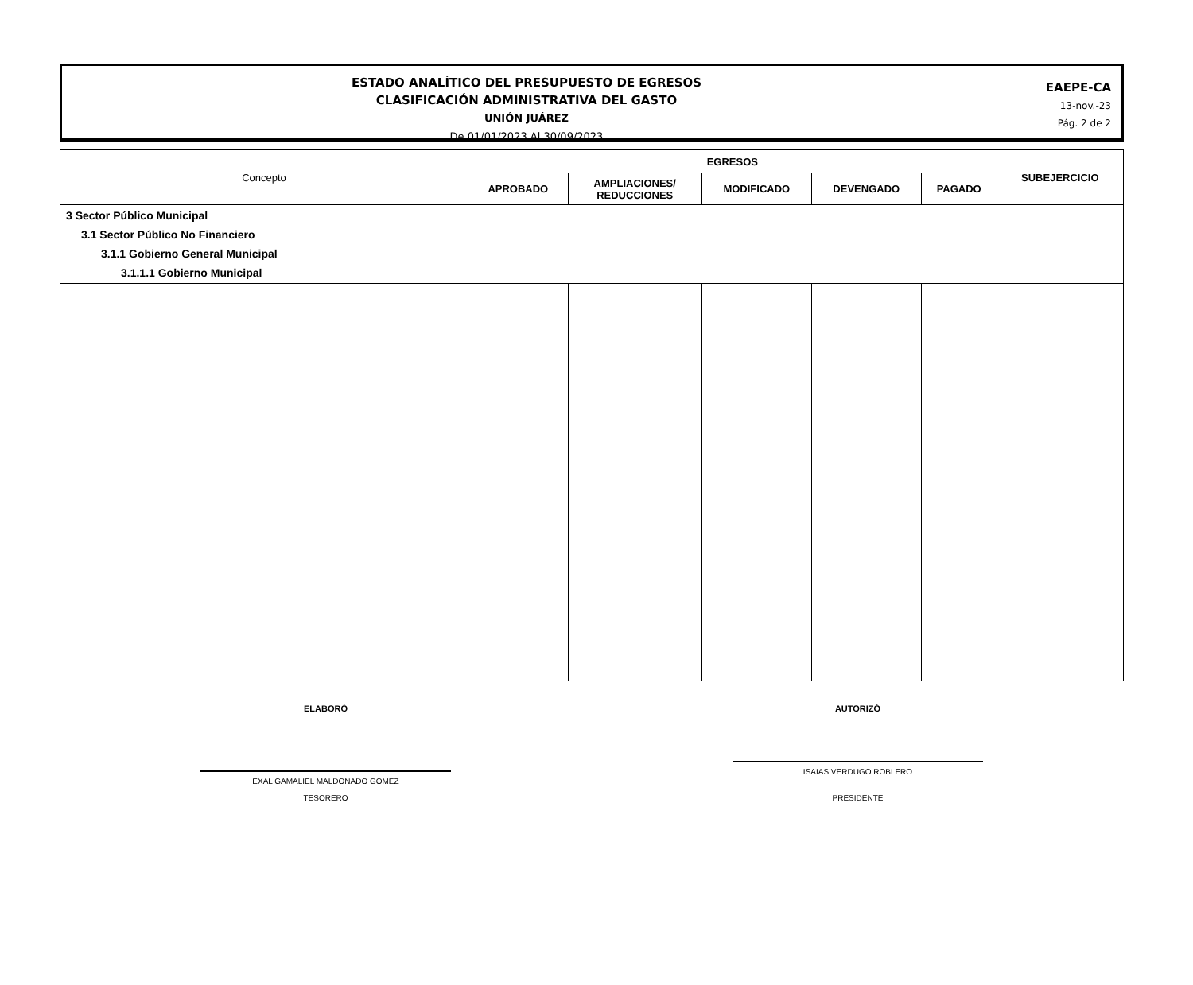ESTADO ANALÍTICO DEL PRESUPUESTO DE EGRESOS
CLASIFICACIÓN ADMINISTRATIVA DEL GASTO
UNIÓN JUÁREZ
De 01/01/2023 Al 30/09/2023
EAEPE-CA
13-nov.-23
Pág. 2 de 2
| Concepto | EGRESOS | | | | | SUBEJERCICIO |
| --- | --- | --- | --- | --- | --- | --- |
| | APROBADO | AMPLIACIONES/ REDUCCIONES | MODIFICADO | DEVENGADO | PAGADO | |
| 3 Sector Público Municipal 3.1 Sector Público No Financiero 3.1.1 Gobierno General Municipal 3.1.1.1 Gobierno Municipal | | | | | | |
ELABORÓ AUTORIZÓ
EXAL GAMALIEL MALDONADO GOMEZ
TESORERO
ISAIAS VERDUGO ROBLERO
PRESIDENTE